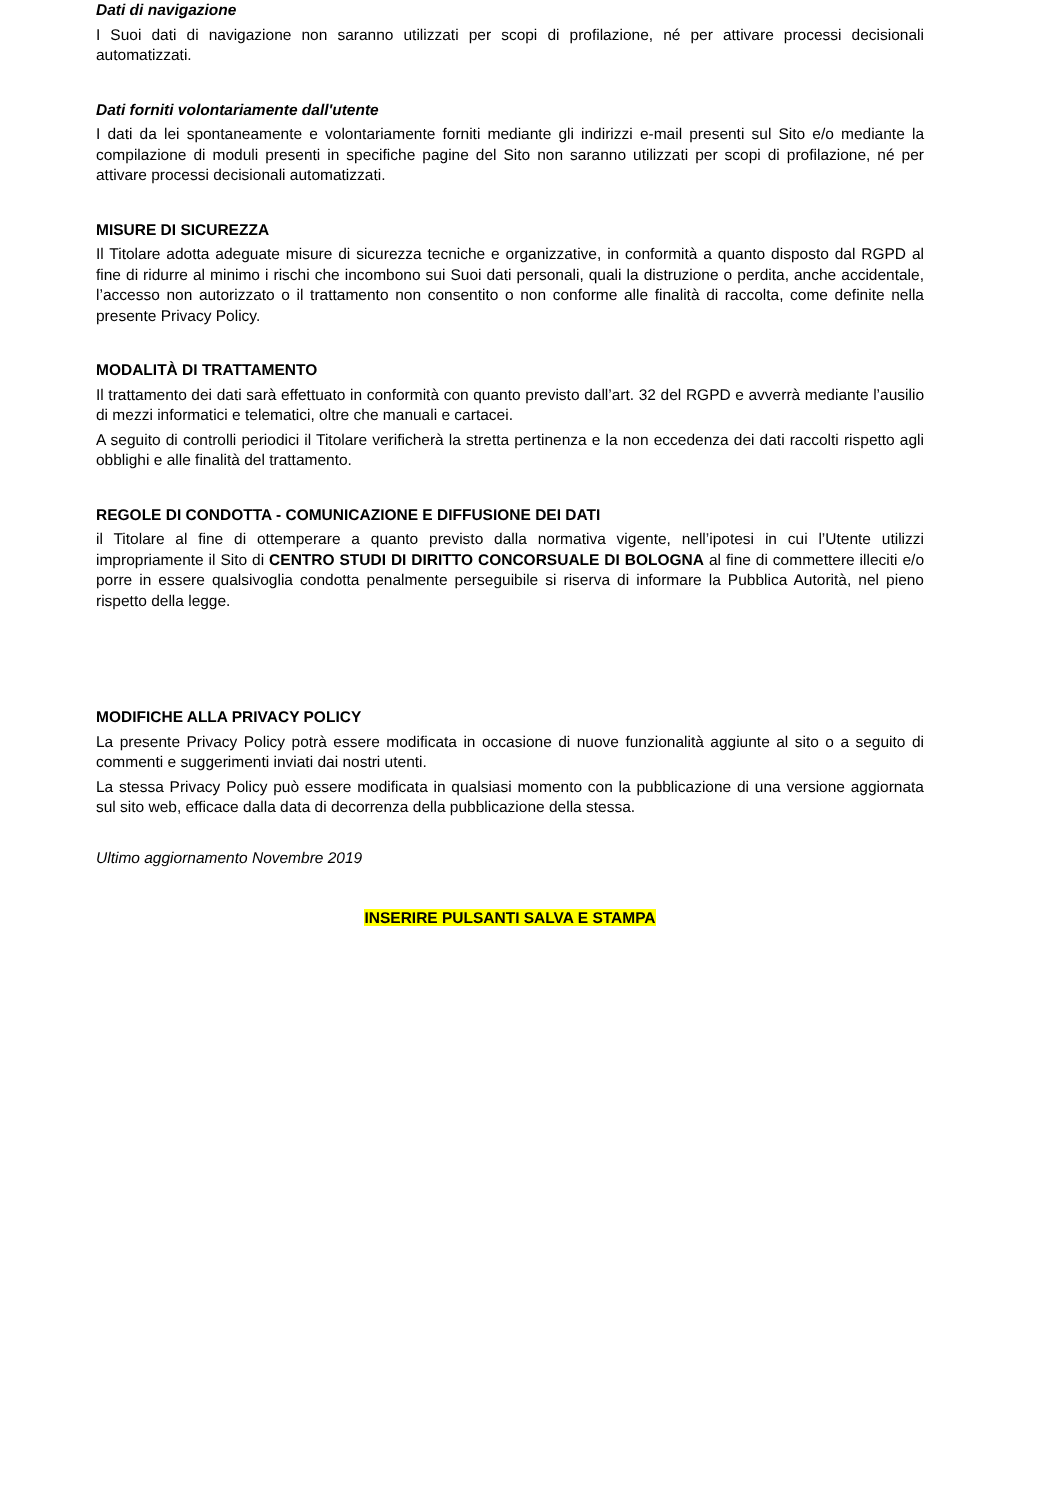Dati di navigazione
I Suoi dati di navigazione non saranno utilizzati per scopi di profilazione, né per attivare processi decisionali automatizzati.
Dati forniti volontariamente dall'utente
I dati da lei spontaneamente e volontariamente forniti mediante gli indirizzi e-mail presenti sul Sito e/o mediante la compilazione di moduli presenti in specifiche pagine del Sito non saranno utilizzati per scopi di profilazione, né per attivare processi decisionali automatizzati.
MISURE DI SICUREZZA
Il Titolare adotta adeguate misure di sicurezza tecniche e organizzative, in conformità a quanto disposto dal RGPD al fine di ridurre al minimo i rischi che incombono sui Suoi dati personali, quali la distruzione o perdita, anche accidentale, l’accesso non autorizzato o il trattamento non consentito o non conforme alle finalità di raccolta, come definite nella presente Privacy Policy.
MODALITÀ DI TRATTAMENTO
Il trattamento dei dati sarà effettuato in conformità con quanto previsto dall’art. 32 del RGPD e avverrà mediante l’ausilio di mezzi informatici e telematici, oltre che manuali e cartacei.
A seguito di controlli periodici il Titolare verificherà la stretta pertinenza e la non eccedenza dei dati raccolti rispetto agli obblighi e alle finalità del trattamento.
REGOLE DI CONDOTTA - COMUNICAZIONE E DIFFUSIONE DEI DATI
il Titolare al fine di ottemperare a quanto previsto dalla normativa vigente, nell’ipotesi in cui l’Utente utilizzi impropriamente il Sito di CENTRO STUDI DI DIRITTO CONCORSUALE DI BOLOGNA al fine di commettere illeciti e/o porre in essere qualsivoglia condotta penalmente perseguibile si riserva di informare la Pubblica Autorità, nel pieno rispetto della legge.
MODIFICHE ALLA PRIVACY POLICY
La presente Privacy Policy potrà essere modificata in occasione di nuove funzionalità aggiunte al sito o a seguito di commenti e suggerimenti inviati dai nostri utenti.
La stessa Privacy Policy può essere modificata in qualsiasi momento con la pubblicazione di una versione aggiornata sul sito web, efficace dalla data di decorrenza della pubblicazione della stessa.
Ultimo aggiornamento Novembre 2019
INSERIRE PULSANTI SALVA E STAMPA